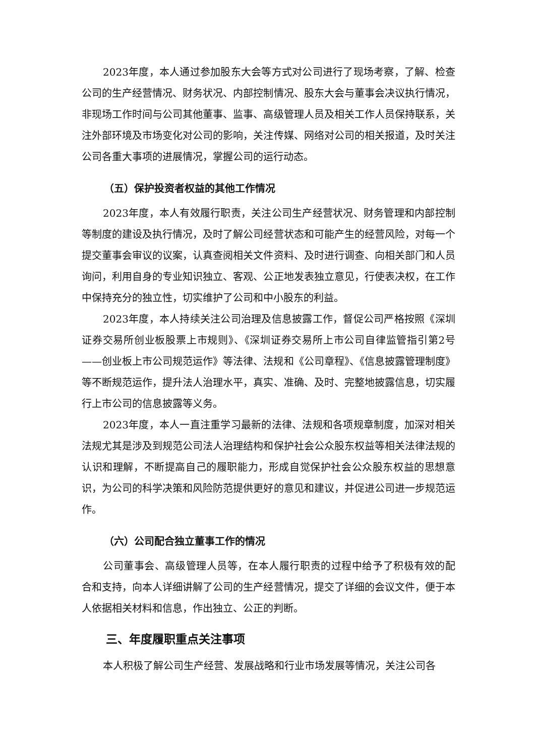2023年度，本人通过参加股东大会等方式对公司进行了现场考察，了解、检查公司的生产经营情况、财务状况、内部控制情况、股东大会与董事会决议执行情况，非现场工作时间与公司其他董事、监事、高级管理人员及相关工作人员保持联系，关注外部环境及市场变化对公司的影响，关注传媒、网络对公司的相关报道，及时关注公司各重大事项的进展情况，掌握公司的运行动态。
（五）保护投资者权益的其他工作情况
2023年度，本人有效履行职责，关注公司生产经营状况、财务管理和内部控制等制度的建设及执行情况，及时了解公司经营状态和可能产生的经营风险，对每一个提交董事会审议的议案，认真查阅相关文件资料、及时进行调查、向相关部门和人员询问，利用自身的专业知识独立、客观、公正地发表独立意见，行使表决权，在工作中保持充分的独立性，切实维护了公司和中小股东的利益。
2023年度，本人持续关注公司治理及信息披露工作，督促公司严格按照《深圳证券交易所创业板股票上市规则》、《深圳证券交易所上市公司自律监管指引第2号——创业板上市公司规范运作》等法律、法规和《公司章程》、《信息披露管理制度》等不断规范运作，提升法人治理水平，真实、准确、及时、完整地披露信息，切实履行上市公司的信息披露等义务。
2023年度，本人一直注重学习最新的法律、法规和各项规章制度，加深对相关法规尤其是涉及到规范公司法人治理结构和保护社会公众股东权益等相关法律法规的认识和理解，不断提高自己的履职能力，形成自觉保护社会公众股东权益的思想意识，为公司的科学决策和风险防范提供更好的意见和建议，并促进公司进一步规范运作。
（六）公司配合独立董事工作的情况
公司董事会、高级管理人员等，在本人履行职责的过程中给予了积极有效的配合和支持，向本人详细讲解了公司的生产经营情况，提交了详细的会议文件，便于本人依据相关材料和信息，作出独立、公正的判断。
三、年度履职重点关注事项
本人积极了解公司生产经营、发展战略和行业市场发展等情况，关注公司各